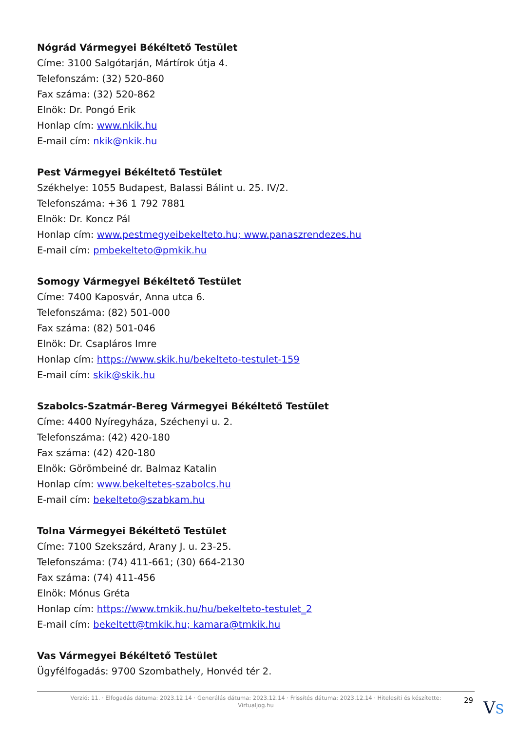Nógrád Vármegyei Békéltető Testület
Címe: 3100 Salgótarján, Mártírok útja 4.
Telefonszám: (32) 520-860
Fax száma: (32) 520-862
Elnök: Dr. Pongó Erik
Honlap cím: www.nkik.hu
E-mail cím: nkik@nkik.hu
Pest Vármegyei Békéltető Testület
Székhelye: 1055 Budapest, Balassi Bálint u. 25. IV/2.
Telefonszáma: +36 1 792 7881
Elnök: Dr. Koncz Pál
Honlap cím: www.pestmegyeibekelteto.hu; www.panaszrendezes.hu
E-mail cím: pmbekelteto@pmkik.hu
Somogy Vármegyei Békéltető Testület
Címe: 7400 Kaposvár, Anna utca 6.
Telefonszáma: (82) 501-000
Fax száma: (82) 501-046
Elnök: Dr. Csapláros Imre
Honlap cím: https://www.skik.hu/bekelteto-testulet-159
E-mail cím: skik@skik.hu
Szabolcs-Szatmár-Bereg Vármegyei Békéltető Testület
Címe: 4400 Nyíregyháza, Széchenyi u. 2.
Telefonszáma: (42) 420-180
Fax száma: (42) 420-180
Elnök: Görömbeiné dr. Balmaz Katalin
Honlap cím: www.bekeltetes-szabolcs.hu
E-mail cím: bekelteto@szabkam.hu
Tolna Vármegyei Békéltető Testület
Címe: 7100 Szekszárd, Arany J. u. 23-25.
Telefonszáma: (74) 411-661; (30) 664-2130
Fax száma: (74) 411-456
Elnök: Mónus Gréta
Honlap cím: https://www.tmkik.hu/hu/bekelteto-testulet_2
E-mail cím: bekeltett@tmkik.hu; kamara@tmkik.hu
Vas Vármegyei Békéltető Testület
Ügyfélfogadás: 9700 Szombathely, Honvéd tér 2.
Verzió: 11. · Elfogadás dátuma: 2023.12.14 · Generálás dátuma: 2023.12.14 · Frissítés dátuma: 2023.12.14 · Hitelesíti és készítette:
Virtualjog.hu
29 VS